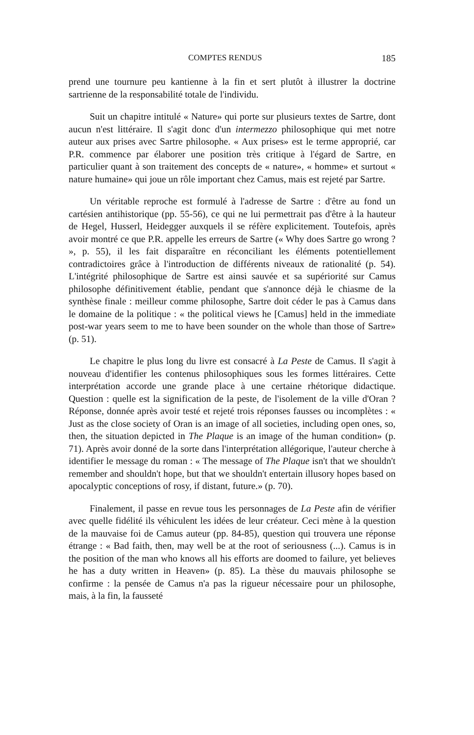COMPTES RENDUS 185
prend une tournure peu kantienne à la fin et sert plutôt à illustrer la doctrine sartrienne de la responsabilité totale de l'individu.
Suit un chapitre intitulé « Nature» qui porte sur plusieurs textes de Sartre, dont aucun n'est littéraire. Il s'agit donc d'un intermezzo philosophique qui met notre auteur aux prises avec Sartre philosophe. « Aux prises» est le terme approprié, car P.R. commence par élaborer une position très critique à l'égard de Sartre, en particulier quant à son traitement des concepts de « nature», « homme» et surtout « nature humaine» qui joue un rôle important chez Camus, mais est rejeté par Sartre.
Un véritable reproche est formulé à l'adresse de Sartre : d'être au fond un cartésien antihistorique (pp. 55-56), ce qui ne lui permettrait pas d'être à la hauteur de Hegel, Husserl, Heidegger auxquels il se réfère explicitement. Toutefois, après avoir montré ce que P.R. appelle les erreurs de Sartre (« Why does Sartre go wrong ? », p. 55), il les fait disparaître en réconciliant les éléments potentiellement contradictoires grâce à l'introduction de différents niveaux de rationalité (p. 54). L'intégrité philosophique de Sartre est ainsi sauvée et sa supériorité sur Camus philosophe définitivement établie, pendant que s'annonce déjà le chiasme de la synthèse finale : meilleur comme philosophe, Sartre doit céder le pas à Camus dans le domaine de la politique : « the political views he [Camus] held in the immediate post-war years seem to me to have been sounder on the whole than those of Sartre» (p. 51).
Le chapitre le plus long du livre est consacré à La Peste de Camus. Il s'agit à nouveau d'identifier les contenus philosophiques sous les formes littéraires. Cette interprétation accorde une grande place à une certaine rhétorique didactique. Question : quelle est la signification de la peste, de l'isolement de la ville d'Oran ? Réponse, donnée après avoir testé et rejeté trois réponses fausses ou incomplètes : « Just as the close society of Oran is an image of all societies, including open ones, so, then, the situation depicted in The Plaque is an image of the human condition» (p. 71). Après avoir donné de la sorte dans l'interprétation allégorique, l'auteur cherche à identifier le message du roman : « The message of The Plaque isn't that we shouldn't remember and shouldn't hope, but that we shouldn't entertain illusory hopes based on apocalyptic conceptions of rosy, if distant, future.» (p. 70).
Finalement, il passe en revue tous les personnages de La Peste afin de vérifier avec quelle fidélité ils véhiculent les idées de leur créateur. Ceci mène à la question de la mauvaise foi de Camus auteur (pp. 84-85), question qui trouvera une réponse étrange : « Bad faith, then, may well be at the root of seriousness (...). Camus is in the position of the man who knows all his efforts are doomed to failure, yet believes he has a duty written in Heaven» (p. 85). La thèse du mauvais philosophe se confirme : la pensée de Camus n'a pas la rigueur nécessaire pour un philosophe, mais, à la fin, la fausseté